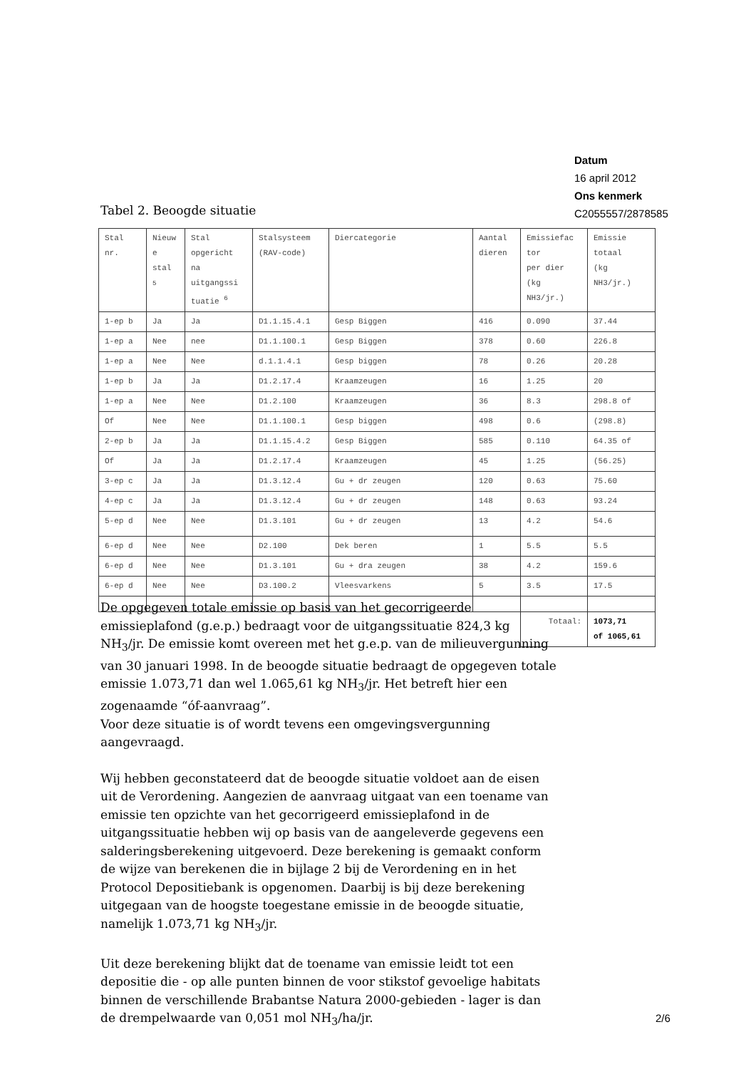Datum
16 april 2012
Ons kenmerk
C2055557/2878585
Tabel 2. Beoogde situatie
| Stal nr. | Nieuw e stal <sup>5</sup> | Stal opgericht na uitgangssi tuatie <sup>6</sup> | Stalsysteem (RAV-code) | Diercategorie | Aantal dieren | Emissiefac tor per dier (kg NH3/jr.) | Emissie totaal (kg NH3/jr.) |
| 1-ep b | Ja | Ja | D1.1.15.4.1 | Gesp Biggen | 416 | 0.090 | 37.44 |
| 1-ep a | Nee | nee | D1.1.100.1 | Gesp Biggen | 378 | 0.60 | 226.8 |
| 1-ep a | Nee | Nee | d.1.1.4.1 | Gesp biggen | 78 | 0.26 | 20.28 |
| 1-ep b | Ja | Ja | D1.2.17.4 | Kraamzeugen | 16 | 1.25 | 20 |
| 1-ep a | Nee | Nee | D1.2.100 | Kraamzeugen | 36 | 8.3 | 298.8 of |
| Of | Nee | Nee | D1.1.100.1 | Gesp biggen | 498 | 0.6 | (298.8) |
| 2-ep b | Ja | Ja | D1.1.15.4.2 | Gesp Biggen | 585 | 0.110 | 64.35 of |
| Of | Ja | Ja | D1.2.17.4 | Kraamzeugen | 45 | 1.25 | (56.25) |
| 3-ep c | Ja | Ja | D1.3.12.4 | Gu + dr zeugen | 120 | 0.63 | 75.60 |
| 4-ep c | Ja | Ja | D1.3.12.4 | Gu + dr zeugen | 148 | 0.63 | 93.24 |
| 5-ep d | Nee | Nee | D1.3.101 | Gu + dr zeugen | 13 | 4.2 | 54.6 |
| 6-ep d | Nee | Nee | D2.100 | Dek beren | 1 | 5.5 | 5.5 |
| 6-ep d | Nee | Nee | D1.3.101 | Gu + dra zeugen | 38 | 4.2 | 159.6 |
| 6-ep d | Nee | Nee | D3.100.2 | Vleesvarkens | 5 | 3.5 | 17.5 |
| | | | | | | Totaal: | 1073,71 of 1065,61 |
De opgegeven totale emissie op basis van het gecorrigeerde emissieplafond (g.e.p.) bedraagt voor de uitgangssituatie 824,3 kg NH<sub>3</sub>/jr. De emissie komt overeen met het g.e.p. van de milieuvergunning van 30 januari 1998. In de beoogde situatie bedraagt de opgegeven totale emissie 1.073,71 dan wel 1.065,61 kg NH<sub>3</sub>/jr. Het betreft hier een zogenaamde “óf-aanvraag”.
Voor deze situatie is of wordt tevens een omgevingsvergunning aangevraagd.
Wij hebben geconstateerd dat de beoogde situatie voldoet aan de eisen uit de Verordening. Aangezien de aanvraag uitgaat van een toename van emissie ten opzichte van het gecorrigeerd emissieplafond in de uitgangssituatie hebben wij op basis van de aangeleverde gegevens een salderingsberekening uitgevoerd. Deze berekening is gemaakt conform de wijze van berekenen die in bijlage 2 bij de Verordening en in het Protocol Depositiebank is opgenomen. Daarbij is bij deze berekening uitgegaan van de hoogste toegestane emissie in de beoogde situatie, namelijk 1.073,71 kg NH<sub>3</sub>/jr.
Uit deze berekening blijkt dat de toename van emissie leidt tot een depositie die - op alle punten binnen de voor stikstof gevoelige habitats binnen de verschillende Brabantse Natura 2000-gebieden - lager is dan de drempelwaarde van 0,051 mol NH<sub>3</sub>/ha/jr.
2/6